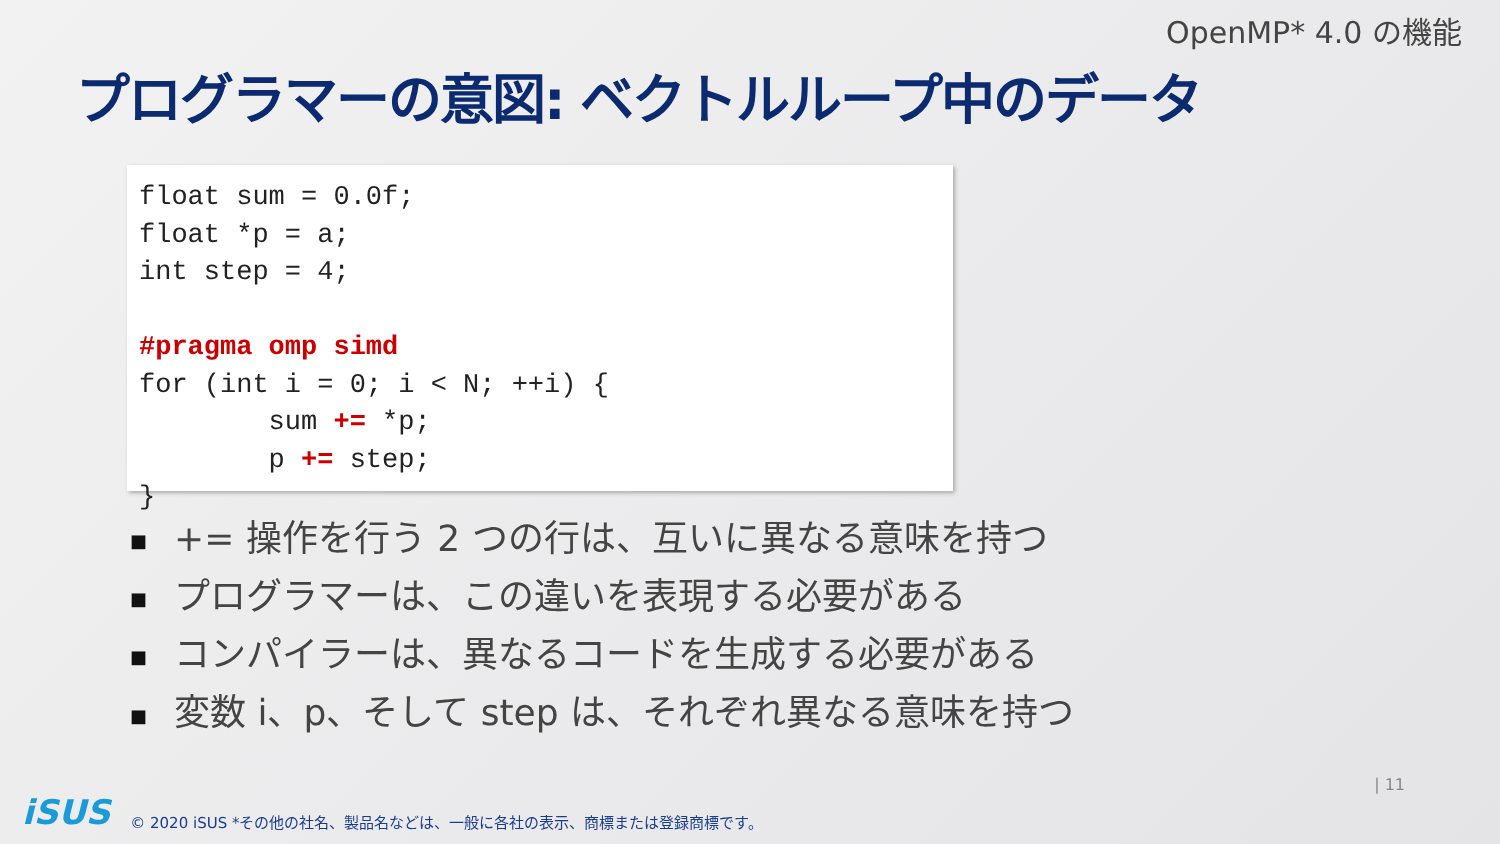OpenMP* 4.0 の機能
プログラマーの意図: ベクトルループ中のデータ
float sum = 0.0f; float *p = a; int step = 4; #pragma omp simd for (int i = 0; i < N; ++i) { sum += *p; p += step; }
■ += 操作を行う 2 つの行は、互いに異なる意味を持つ
■ プログラマーは、この違いを表現する必要がある
■ コンパイラーは、異なるコードを生成する必要がある
■ 変数 i、p、そして step は、それぞれ異なる意味を持つ
iSUS
© 2020 iSUS *その他の社名、製品名などは、一般に各社の表示、商標または登録商標です。
| 11